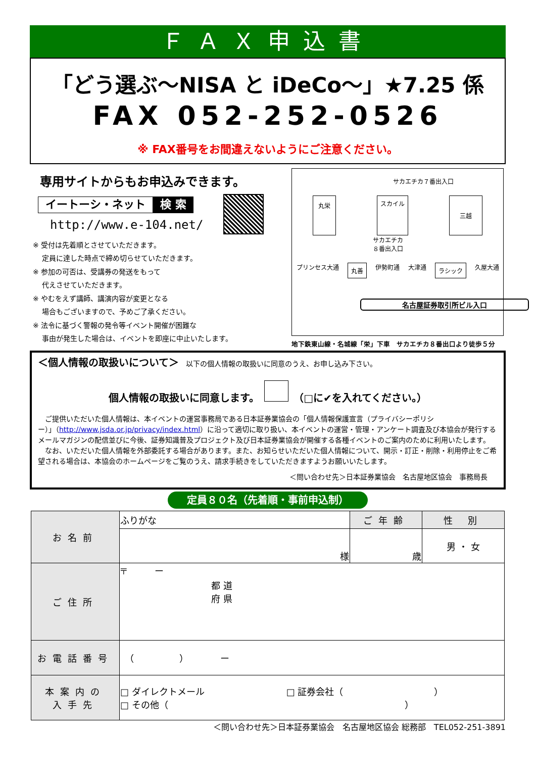ＦＡＸ申込書
「どう選ぶ～NISA と iDeCo～」★7.25 係
FAX 052-252-0526
※ FAX番号をお間違えないようにご注意ください。
専用サイトからもお申込みできます。
イートーシ・ネット 検 索
http://www.e-104.net/
※ 受付は先着順とさせていただきます。
　 定員に達した時点で締め切らせていただきます。
※ 参加の可否は、受講券の発送をもって
　 代えさせていただきます。
※ やむをえず講師、講演内容が変更となる
　 場合もございますので、予めご了承ください。
※ 法令に基づく警報の発令等イベント開催が困難な
　 事由が発生した場合は、イベントを即座に中止いたします。
サカエチカ７番出入口
丸栄 スカイル 三越
サカエチカ
８番出入口
プリンセス大通 丸善 伊勢町通 大津通 ラシック 久屋大通
名古屋証券取引所ビル入口
地下鉄東山線・名城線「栄」下車　サカエチカ８番出口より徒歩５分
＜個人情報の取扱いについて＞　以下の個人情報の取扱いに同意のうえ、お申し込み下さい。
個人情報の取扱いに同意します。　　（□に✔を入れてください。）
　ご提供いただいた個人情報は、本イベントの運営事務局である日本証券業協会の「個人情報保護宣言（プライバシーポリシー）」（http://www.jsda.or.jp/privacy/index.html）に沿って適切に取り扱い、本イベントの運営・管理・アンケート調査及び本協会が発行するメールマガジンの配信並びに今後、証券知識普及プロジェクト及び日本証券業協会が開催する各種イベントのご案内のために利用いたします。
　なお、いただいた個人情報を外部委託する場合があります。また、お知らせいただいた個人情報について、開示・訂正・削除・利用停止をご希望される場合は、本協会のホームページをご覧のうえ、請求手続きをしていただきますようお願いいたします。
＜問い合わせ先＞日本証券業協会　名古屋地区協会　事務局長
定員８０名（先着順・事前申込制）
| お名前 | ふりがな | ご年齢 | 性 別 |
| | 様 | 歳 | 男 ・ 女 |
| ご住所 | 〒 ー 都 道 府 県 | | |
| お電話番号 | （ ） ー | | |
| 本案内の 入手先 | □ ダイレクトメール □ 証券会社（ ） □ その他（ ） | | |
＜問い合わせ先＞日本証券業協会　名古屋地区協会 総務部　TEL052-251-3891